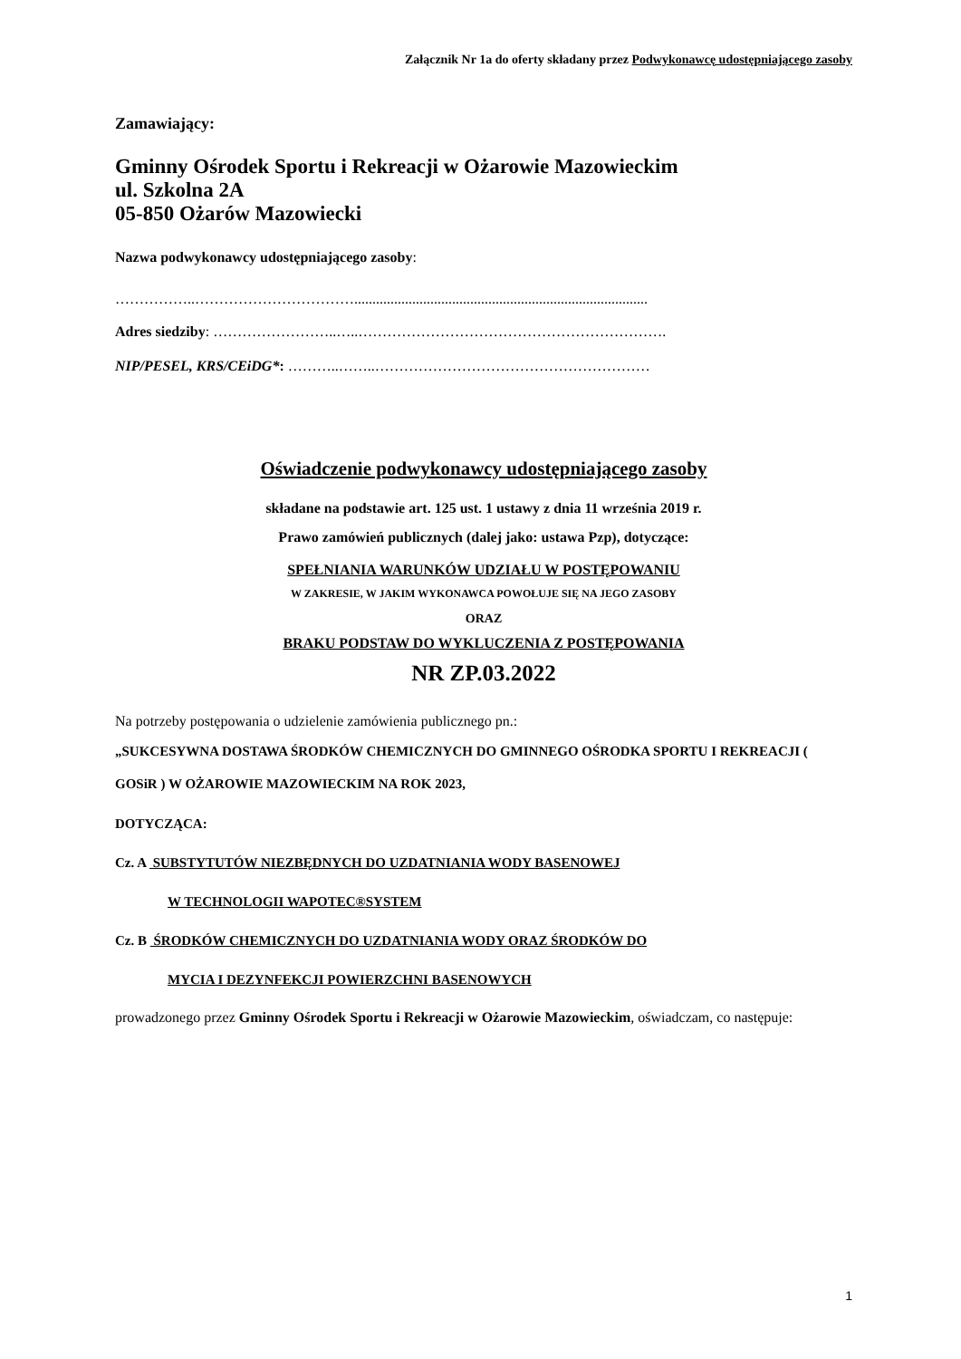Załącznik Nr 1a do oferty składany przez Podwykonawcę udostępniającego zasoby
Zamawiający:
Gminny Ośrodek Sportu i Rekreacji w Ożarowie Mazowieckim
ul. Szkolna 2A
05-850 Ożarów Mazowiecki
Nazwa podwykonawcy udostępniającego zasoby:
……………..…………………………….................................................................................
Adres siedziby: ……………………..…..……………………………………………………….
NIP/PESEL, KRS/CEiDG*: ………..……..…………………………………………………
Oświadczenie podwykonawcy udostępniającego zasoby
składane na podstawie art. 125 ust. 1 ustawy z dnia 11 września 2019 r.
Prawo zamówień publicznych (dalej jako: ustawa Pzp), dotyczące:
SPEŁNIANIA WARUNKÓW UDZIAŁU W POSTĘPOWANIU
W ZAKRESIE, W JAKIM WYKONAWCA POWOŁUJE SIĘ NA JEGO ZASOBY
ORAZ
BRAKU PODSTAW DO WYKLUCZENIA Z POSTĘPOWANIA
NR ZP.03.2022
Na potrzeby postępowania o udzielenie zamówienia publicznego pn.:
„SUKCESYWNA DOSTAWA ŚRODKÓW CHEMICZNYCH DO GMINNEGO OŚRODKA SPORTU I REKREACJI ( GOSiR ) W OŻAROWIE MAZOWIECKIM NA ROK 2023,
DOTYCZĄCA:
Cz. A SUBSTYTUTÓW NIEZBĘDNYCH DO UZDATNIANIA WODY BASENOWEJ
W TECHNOLOGII WAPOTEC®SYSTEM
Cz. B ŚRODKÓW CHEMICZNYCH DO UZDATNIANIA WODY ORAZ ŚRODKÓW DO
MYCIA I DEZYNFEKCJI POWIERZCHNI BASENOWYCH
prowadzonego przez Gminny Ośrodek Sportu i Rekreacji w Ożarowie Mazowieckim, oświadczam, co następuje:
1